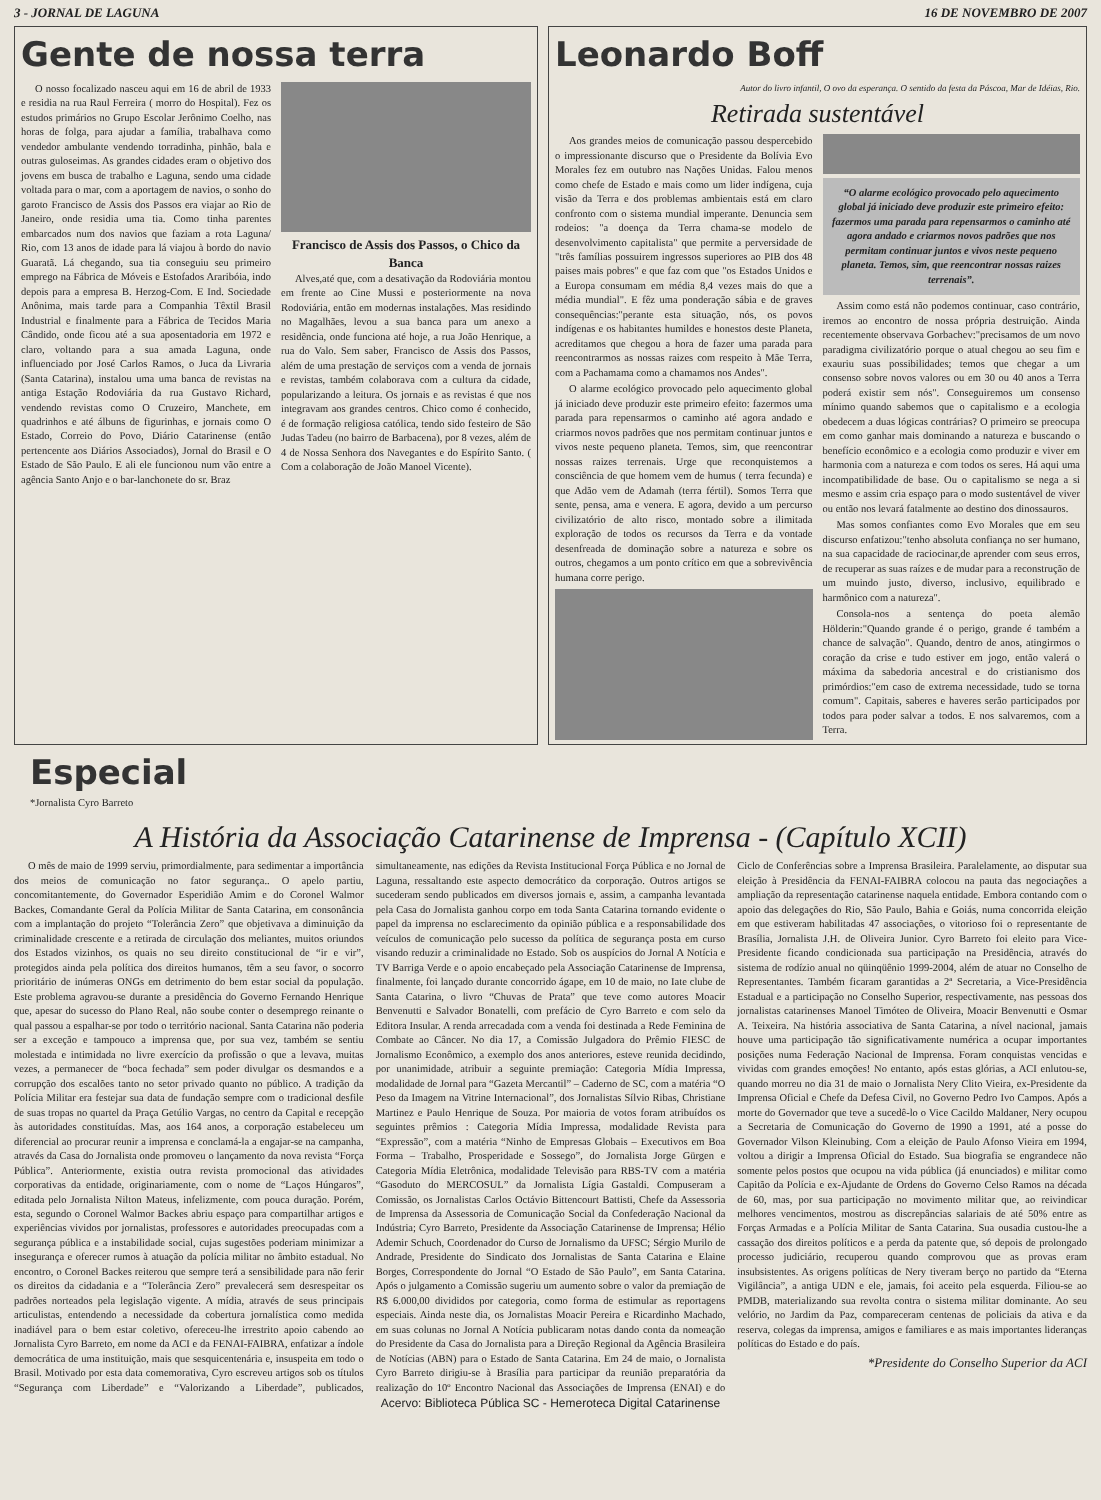3 - JORNAL DE LAGUNA 16 DE NOVEMBRO DE 2007
Gente de nossa terra
O nosso focalizado nasceu aqui em 16 de abril de 1933 e residia na rua Raul Ferreira ( morro do Hospital). Fez os estudos primários no Grupo Escolar Jerônimo Coelho, nas horas de folga, para ajudar a família, trabalhava como vendedor ambulante vendendo torradinha, pinhão, bala e outras guloseimas. As grandes cidades eram o objetivo dos jovens em busca de trabalho e Laguna, sendo uma cidade voltada para o mar, com a aportagem de navios, o sonho do garoto Francisco de Assis dos Passos era viajar ao Rio de Janeiro, onde residia uma tia. Como tinha parentes embarcados num dos navios que faziam a rota Laguna/ Rio, com 13 anos de idade para lá viajou à bordo do navio Guaratã. Lá chegando, sua tia conseguiu seu primeiro emprego na Fábrica de Móveis e Estofados Araribóia, indo depois para a empresa B. Herzog-Com. E Ind. Sociedade Anônima, mais tarde para a Companhia Têxtil Brasil Industrial e finalmente para a Fábrica de Tecidos Maria Cândido, onde ficou até a sua aposentadoria em 1972 e claro, voltando para a sua amada Laguna, onde influenciado por José Carlos Ramos, o Juca da Livraria (Santa Catarina), instalou uma uma banca de revistas na antiga Estação Rodoviária da rua Gustavo Richard, vendendo revistas como O Cruzeiro, Manchete, em quadrinhos e até álbuns de figurinhas, e jornais como O Estado, Correio do Povo, Diário Catarinense (então pertencente aos Diários Associados), Jornal do Brasil e O Estado de São Paulo. E ali ele funcionou num vão entre a agência Santo Anjo e o bar-lanchonete do sr. Braz
Francisco de Assis dos Passos, o Chico da Banca
Alves,até que, com a desativação da Rodoviária montou em frente ao Cine Mussi e posteriormente na nova Rodoviária, então em modernas instalações. Mas residindo no Magalhães, levou a sua banca para um anexo a residência, onde funciona até hoje, a rua João Henrique, a rua do Valo. Sem saber, Francisco de Assis dos Passos, além de uma prestação de serviços com a venda de jornais e revistas, também colaborava com a cultura da cidade, popularizando a leitura. Os jornais e as revistas é que nos integravam aos grandes centros. Chico como é conhecido, é de formação religiosa católica, tendo sido festeiro de São Judas Tadeu (no bairro de Barbacena), por 8 vezes, além de 4 de Nossa Senhora dos Navegantes e do Espírito Santo. ( Com a colaboração de João Manoel Vicente).
Leonardo Boff
Autor do livro infantil, O ovo da esperança. O sentido da festa da Páscoa, Mar de Idéias, Rio.
Retirada sustentável
Aos grandes meios de comunicação passou despercebido o impressionante discurso que o Presidente da Bolívia Evo Morales fez em outubro nas Nações Unidas. Falou menos como chefe de Estado e mais como um lider indígena, cuja visão da Terra e dos problemas ambientais está em claro confronto com o sistema mundial imperante. Denuncia sem rodeios: "a doença da Terra chama-se modelo de desenvolvimento capitalista" que permite a perversidade de "três famílias possuirem ingressos superiores ao PIB dos 48 paises mais pobres" e que faz com que "os Estados Unidos e a Europa consumam em média 8,4 vezes mais do que a média mundial". E fêz uma ponderação sábia e de graves consequências:"perante esta situação, nós, os povos indígenas e os habitantes humildes e honestos deste Planeta, acreditamos que chegou a hora de fazer uma parada para reencontrarmos as nossas raizes com respeito à Mãe Terra, com a Pachamama como a chamamos nos Andes".
O alarme ecológico provocado pelo aquecimento global já iniciado deve produzir este primeiro efeito: fazermos uma parada para repensarmos o caminho até agora andado e criarmos novos padrões que nos permitam continuar juntos e vivos neste pequeno planeta. Temos, sim, que reencontrar nossas raizes terrenais. Urge que reconquistemos a consciência de que homem vem de humus ( terra fecunda) e que Adão vem de Adamah (terra fértil). Somos Terra que sente, pensa, ama e venera. E agora, devido a um percurso civilizatório de alto risco, montado sobre a ilimitada exploração de todos os recursos da Terra e da vontade desenfreada de dominação sobre a natureza e sobre os outros, chegamos a um ponto crítico em que a sobrevivência humana corre perigo.
“O alarme ecológico provocado pelo aquecimento global já iniciado deve produzir este primeiro efeito: fazermos uma parada para repensarmos o caminho até agora andado e criarmos novos padrões que nos permitam continuar juntos e vivos neste pequeno planeta. Temos, sim, que reencontrar nossas raizes terrenais”.
Assim como está não podemos continuar, caso contrário, iremos ao encontro de nossa própria destruição. Ainda recentemente observava Gorbachev:"precisamos de um novo paradigma civilizatório porque o atual chegou ao seu fim e exauriu suas possibilidades; temos que chegar a um consenso sobre novos valores ou em 30 ou 40 anos a Terra poderá existir sem nós". Conseguiremos um consenso mínimo quando sabemos que o capitalismo e a ecologia obedecem a duas lógicas contrárias? O primeiro se preocupa em como ganhar mais dominando a natureza e buscando o benefício econômico e a ecologia como produzir e viver em harmonia com a natureza e com todos os seres. Há aqui uma incompatibilidade de base. Ou o capitalismo se nega a si mesmo e assim cria espaço para o modo sustentável de viver ou então nos levará fatalmente ao destino dos dinossauros.
Mas somos confiantes como Evo Morales que em seu discurso enfatizou:"tenho absoluta confiança no ser humano, na sua capacidade de raciocinar,de aprender com seus erros, de recuperar as suas raízes e de mudar para a reconstrução de um muindo justo, diverso, inclusivo, equilibrado e harmônico com a natureza".
Consola-nos a sentença do poeta alemão Hölderin:"Quando grande é o perigo, grande é também a chance de salvação". Quando, dentro de anos, atingirmos o coração da crise e tudo estiver em jogo, então valerá o máxima da sabedoria ancestral e do cristianismo dos primórdios:"em caso de extrema necessidade, tudo se torna comum". Capitais, saberes e haveres serão participados por todos para poder salvar a todos. E nos salvaremos, com a Terra.
Especial
*Jornalista Cyro Barreto
A História da Associação Catarinense de Imprensa - (Capítulo XCII)
O mês de maio de 1999 serviu, primordialmente, para sedimentar a importância dos meios de comunicação no fator segurança.. O apelo partiu, concomitantemente, do Governador Esperidião Amim e do Coronel Walmor Backes, Comandante Geral da Polícia Militar de Santa Catarina, em consonância com a implantação do projeto “Tolerância Zero” que objetivava a diminuição da criminalidade crescente e a retirada de circulação dos meliantes, muitos oriundos dos Estados vizinhos, os quais no seu direito constitucional de “ir e vir”, protegidos ainda pela política dos direitos humanos, têm a seu favor, o socorro prioritário de inúmeras ONGs em detrimento do bem estar social da população. Este problema agravou-se durante a presidência do Governo Fernando Henrique que, apesar do sucesso do Plano Real, não soube conter o desemprego reinante o qual passou a espalhar-se por todo o território nacional. Santa Catarina não poderia ser a exceção e tampouco a imprensa que, por sua vez, também se sentiu molestada e intimidada no livre exercício da profissão o que a levava, muitas vezes, a permanecer de “boca fechada” sem poder divulgar os desmandos e a corrupção dos escalões tanto no setor privado quanto no público. A tradição da Polícia Militar era festejar sua data de fundação sempre com o tradicional desfile de suas tropas no quartel da Praça Getúlio Vargas, no centro da Capital e recepção às autoridades constituídas. Mas, aos 164 anos, a corporação estabeleceu um diferencial ao procurar reunir a imprensa e conclamá-la a engajar-se na campanha, através da Casa do Jornalista onde promoveu o lançamento da nova revista “Força Pública”. Anteriormente, existia outra revista promocional das atividades corporativas da entidade, originariamente, com o nome de “Laços Húngaros”, editada pelo Jornalista Nilton Mateus, infelizmente, com pouca duração. Porém, esta, segundo o Coronel Walmor Backes abriu espaço para compartilhar artigos e experiências vividos por jornalistas, professores e autoridades preocupadas com a segurança pública e a instabilidade social, cujas sugestões poderiam minimizar a insegurança e oferecer rumos à atuação da polícia militar no âmbito estadual. No encontro, o Coronel Backes reiterou que sempre terá a sensibilidade para não ferir os direitos da cidadania e a “Tolerância Zero” prevalecerá sem desrespeitar os padrões norteados pela legislação vigente. A mídia, através de seus principais articulistas, entendendo a necessidade da cobertura jornalística como medida inadiável para o bem estar coletivo, ofereceu-lhe irrestrito apoio cabendo ao Jornalista Cyro Barreto, em nome da ACI e da FENAI-FAIBRA, enfatizar a índole democrática de uma instituição, mais que sesquicentenária e, insuspeita em todo o Brasil. Motivado por esta data comemorativa, Cyro escreveu artigos sob os títulos “Segurança com Liberdade” e “Valorizando a Liberdade”, publicados, simultaneamente, nas edições da Revista Institucional Força Pública e no Jornal de Laguna, ressaltando este aspecto democrático da corporação. Outros artigos se sucederam sendo publicados em diversos jornais e, assim, a campanha levantada pela Casa do Jornalista ganhou corpo em toda Santa Catarina tornando evidente o papel da imprensa no esclarecimento da opinião pública e a responsabilidade dos veículos de comunicação pelo sucesso da política de segurança posta em curso visando reduzir a criminalidade no Estado. Sob os auspícios do Jornal A Notícia e TV Barriga Verde e o apoio encabeçado pela Associação Catarinense de Imprensa, finalmente, foi lançado durante concorrido ágape, em 10 de maio, no Iate clube de Santa Catarina, o livro “Chuvas de Prata” que teve como autores Moacir Benvenutti e Salvador Bonatelli, com prefácio de Cyro Barreto e com selo da Editora Insular. A renda arrecadada com a venda foi destinada a Rede Feminina de Combate ao Câncer. No dia 17, a Comissão Julgadora do Prêmio FIESC de Jornalismo Econômico, a exemplo dos anos anteriores, esteve reunida decidindo, por unanimidade, atribuir a seguinte premiação: Categoria Mídia Impressa, modalidade de Jornal para “Gazeta Mercantil” – Caderno de SC, com a matéria “O Peso da Imagem na Vitrine Internacional”, dos Jornalistas Sílvio Ribas, Christiane Martinez e Paulo Henrique de Souza. Por maioria de votos foram atribuídos os seguintes prêmios : Categoria Mídia Impressa, modalidade Revista para “Expressão”, com a matéria “Ninho de Empresas Globais – Executivos em Boa Forma – Trabalho, Prosperidade e Sossego”, do Jornalista Jorge Gürgen e Categoria Mídia Eletrônica, modalidade Televisão para RBS-TV com a matéria “Gasoduto do MERCOSUL” da Jornalista Lígia Gastaldi. Compuseram a Comissão, os Jornalistas Carlos Octávio Bittencourt Battisti, Chefe da Assessoria de Imprensa da Assessoria de Comunicação Social da Confederação Nacional da Indústria; Cyro Barreto, Presidente da Associação Catarinense de Imprensa; Hélio Ademir Schuch, Coordenador do Curso de Jornalismo da UFSC; Sérgio Murilo de Andrade, Presidente do Sindicato dos Jornalistas de Santa Catarina e Elaine Borges, Correspondente do Jornal “O Estado de São Paulo”, em Santa Catarina. Após o julgamento a Comissão sugeriu um aumento sobre o valor da premiação de R$ 6.000,00 divididos por categoria, como forma de estimular as reportagens especiais. Ainda neste dia, os Jornalistas Moacir Pereira e Ricardinho Machado, em suas colunas no Jornal A Notícia publicaram notas dando conta da nomeação do Presidente da Casa do Jornalista para a Direção Regional da Agência Brasileira de Notícias (ABN) para o Estado de Santa Catarina. Em 24 de maio, o Jornalista Cyro Barreto dirigiu-se à Brasília para participar da reunião preparatória da realização do 10º Encontro Nacional das Associações de Imprensa (ENAI) e do Ciclo de Conferências sobre a Imprensa Brasileira. Paralelamente, ao disputar sua eleição à Presidência da FENAI-FAIBRA colocou na pauta das negociações a ampliação da representação catarinense naquela entidade. Embora contando com o apoio das delegações do Rio, São Paulo, Bahia e Goiás, numa concorrida eleição em que estiveram habilitadas 47 associações, o vitorioso foi o representante de Brasília, Jornalista J.H. de Oliveira Junior. Cyro Barreto foi eleito para Vice-Presidente ficando condicionada sua participação na Presidência, através do sistema de rodízio anual no qüinqüênio 1999-2004, além de atuar no Conselho de Representantes. Também ficaram garantidas a 2ª Secretaria, a Vice-Presidência Estadual e a participação no Conselho Superior, respectivamente, nas pessoas dos jornalistas catarinenses Manoel Timóteo de Oliveira, Moacir Benvenutti e Osmar A. Teixeira. Na história associativa de Santa Catarina, a nível nacional, jamais houve uma participação tão significativamente numérica a ocupar importantes posições numa Federação Nacional de Imprensa. Foram conquistas vencidas e vividas com grandes emoções! No entanto, após estas glórias, a ACI enlutou-se, quando morreu no dia 31 de maio o Jornalista Nery Clito Vieira, ex-Presidente da Imprensa Oficial e Chefe da Defesa Civil, no Governo Pedro Ivo Campos. Após a morte do Governador que teve a sucedê-lo o Vice Cacildo Maldaner, Nery ocupou a Secretaria de Comunicação do Governo de 1990 a 1991, até a posse do Governador Vilson Kleinubing. Com a eleição de Paulo Afonso Vieira em 1994, voltou a dirigir a Imprensa Oficial do Estado. Sua biografia se engrandece não somente pelos postos que ocupou na vida pública (já enunciados) e militar como Capitão da Polícia e ex-Ajudante de Ordens do Governo Celso Ramos na década de 60, mas, por sua participação no movimento militar que, ao reivindicar melhores vencimentos, mostrou as discrepâncias salariais de até 50% entre as Forças Armadas e a Polícia Militar de Santa Catarina. Sua ousadia custou-lhe a cassação dos direitos políticos e a perda da patente que, só depois de prolongado processo judiciário, recuperou quando comprovou que as provas eram insubsistentes. As origens políticas de Nery tiveram berço no partido da “Eterna Vigilância”, a antiga UDN e ele, jamais, foi aceito pela esquerda. Filiou-se ao PMDB, materializando sua revolta contra o sistema militar dominante. Ao seu velório, no Jardim da Paz, compareceram centenas de policiais da ativa e da reserva, colegas da imprensa, amigos e familiares e as mais importantes lideranças políticas do Estado e do país.
*Presidente do Conselho Superior da ACI
Acervo: Biblioteca Pública SC - Hemeroteca Digital Catarinense